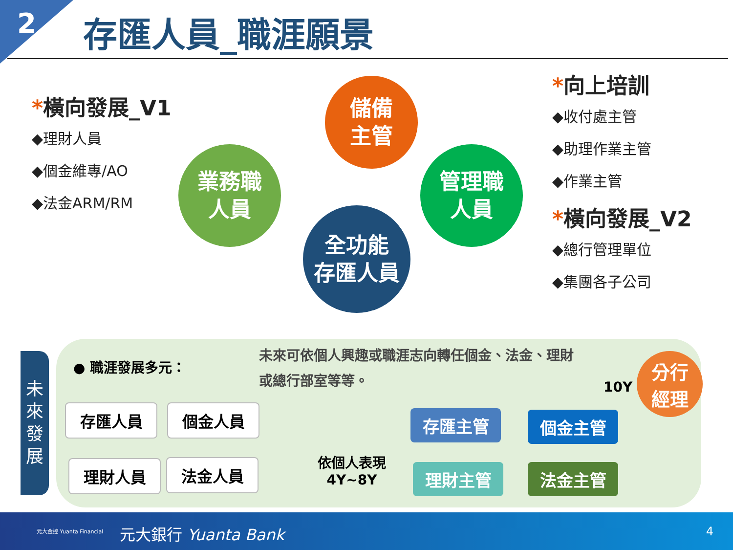2 存匯人員_職涯願景
*橫向發展_V1
◆理財人員
◆個金維專/AO
◆法金ARM/RM
儲備
主管
業務職
人員
管理職
人員
全功能
存匯人員
*向上培訓
◆收付處主管
◆助理作業主管
◆作業主管
*橫向發展_V2
◆總行管理單位
◆集團各子公司
未
來
發
展
● 職涯發展多元：
未來可依個人興趣或職涯志向轉任個金、法金、理財或總行部室等等。
存匯人員 個金人員
理財人員 法金人員
依個人表現
4Y~8Y
存匯主管 個金主管
理財主管 法金主管
10Y
分行
經理
元大金控 Yuanta Financial 元大銀行 Yuanta Bank 4